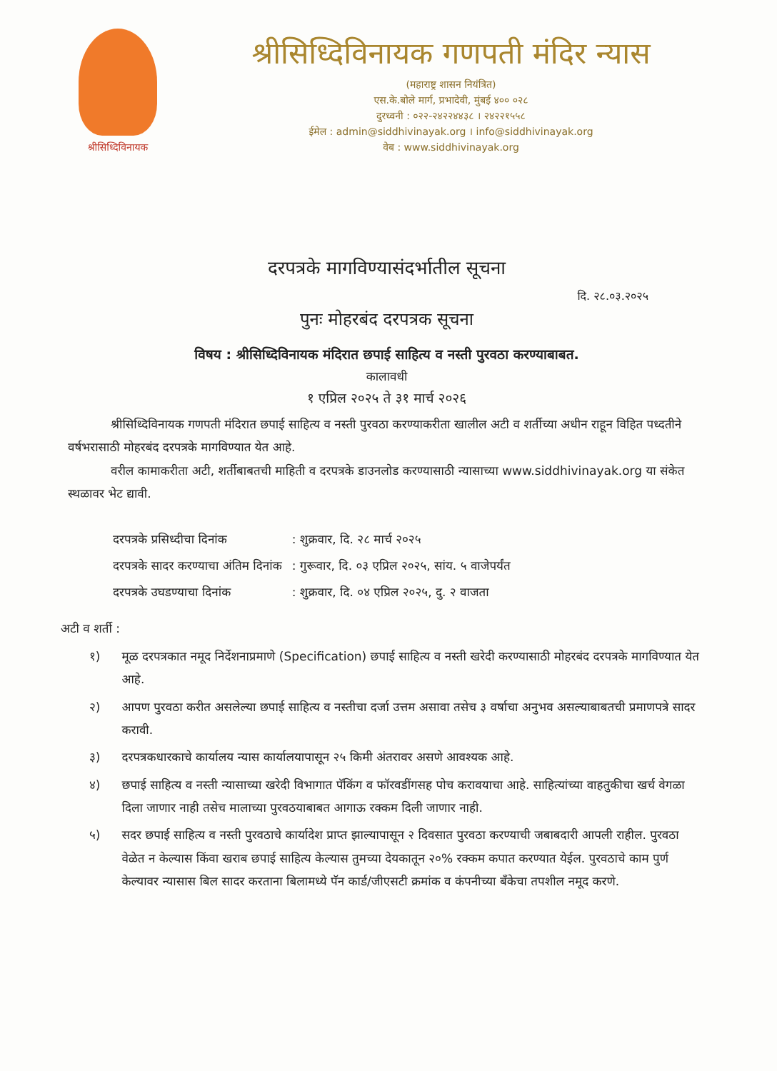श्रीसिध्दिविनायक
श्रीसिध्दिविनायक गणपती मंदिर न्यास
(महाराष्ट्र शासन नियंत्रित)
एस.के.बोले मार्ग, प्रभादेवी, मुंबई ४०० ०२८
दुरध्वनी : ०२२-२४२२४४३८ । २४२२१५५८
ईमेल : admin@siddhivinayak.org । info@siddhivinayak.org
वेब : www.siddhivinayak.org
दरपत्रके मागविण्यासंदर्भातील सूचना
दि. २८.०३.२०२५
पुनः मोहरबंद दरपत्रक सूचना
विषय : श्रीसिध्दिविनायक मंदिरात छपाई साहित्य व नस्ती पुरवठा करण्याबाबत.
कालावधी
१ एप्रिल २०२५ ते ३१ मार्च २०२६
श्रीसिध्दिविनायक गणपती मंदिरात छपाई साहित्य व नस्ती पुरवठा करण्याकरीता खालील अटी व शर्तीच्या अधीन राहून विहित पध्दतीने वर्षभरासाठी मोहरबंद दरपत्रके मागविण्यात येत आहे.
वरील कामाकरीता अटी, शर्तीबाबतची माहिती व दरपत्रके डाउनलोड करण्यासाठी न्यासाच्या www.siddhivinayak.org या संकेत स्थळावर भेट द्यावी.
| दरपत्रके प्रसिध्दीचा दिनांक | : शुक्रवार, दि. २८ मार्च २०२५ |
| दरपत्रके सादर करण्याचा अंतिम दिनांक | : गुरूवार, दि. ०३ एप्रिल २०२५, सांय. ५ वाजेपर्यंत |
| दरपत्रके उघडण्याचा दिनांक | : शुक्रवार, दि. ०४ एप्रिल २०२५, दु. २ वाजता |
अटी व शर्ती :
१) मूळ दरपत्रकात नमूद निर्देशनाप्रमाणे (Specification) छपाई साहित्य व नस्ती खरेदी करण्यासाठी मोहरबंद दरपत्रके मागविण्यात येत आहे.
२) आपण पुरवठा करीत असलेल्या छपाई साहित्य व नस्तीचा दर्जा उत्तम असावा तसेच ३ वर्षाचा अनुभव असल्याबाबतची प्रमाणपत्रे सादर करावी.
३) दरपत्रकधारकाचे कार्यालय न्यास कार्यालयापासून २५ किमी अंतरावर असणे आवश्यक आहे.
४) छपाई साहित्य व नस्ती न्यासाच्या खरेदी विभागात पॅकिंग व फॉरवडींगसह पोच करावयाचा आहे. साहित्यांच्या वाहतुकीचा खर्च वेगळा दिला जाणार नाही तसेच मालाच्या पुरवठयाबाबत आगाऊ रक्कम दिली जाणार नाही.
५) सदर छपाई साहित्य व नस्ती पुरवठाचे कार्यादेश प्राप्त झाल्यापासून २ दिवसात पुरवठा करण्याची जबाबदारी आपली राहील. पुरवठा वेळेत न केल्यास किंवा खराब छपाई साहित्य केल्यास तुमच्या देयकातून २०% रक्कम कपात करण्यात येईल. पुरवठाचे काम पुर्ण केल्यावर न्यासास बिल सादर करताना बिलामध्ये पॅन कार्ड/जीएसटी क्रमांक व कंपनीच्या बॅंकेचा तपशील नमूद करणे.